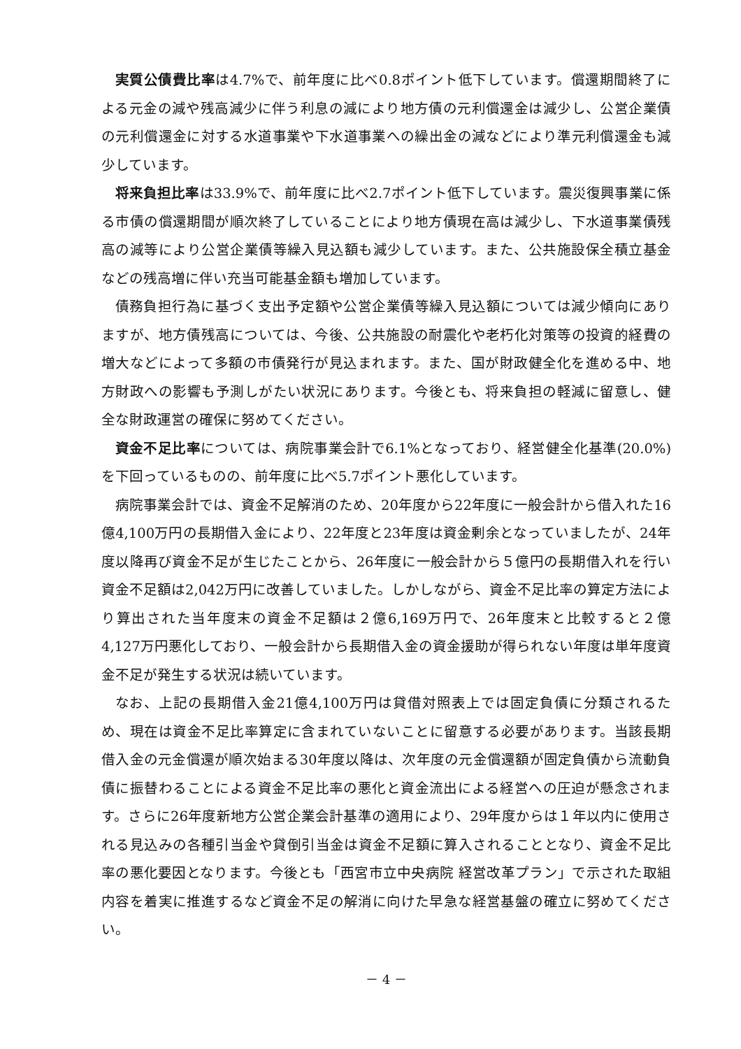実質公債費比率は4.7%で、前年度に比べ0.8ポイント低下しています。償還期間終了による元金の減や残高減少に伴う利息の減により地方債の元利償還金は減少し、公営企業債の元利償還金に対する水道事業や下水道事業への繰出金の減などにより準元利償還金も減少しています。
将来負担比率は33.9%で、前年度に比べ2.7ポイント低下しています。震災復興事業に係る市債の償還期間が順次終了していることにより地方債現在高は減少し、下水道事業債残高の減等により公営企業債等繰入見込額も減少しています。また、公共施設保全積立基金などの残高増に伴い充当可能基金額も増加しています。
債務負担行為に基づく支出予定額や公営企業債等繰入見込額については減少傾向にありますが、地方債残高については、今後、公共施設の耐震化や老朽化対策等の投資的経費の増大などによって多額の市債発行が見込まれます。また、国が財政健全化を進める中、地方財政への影響も予測しがたい状況にあります。今後とも、将来負担の軽減に留意し、健全な財政運営の確保に努めてください。
資金不足比率については、病院事業会計で6.1%となっており、経営健全化基準(20.0%)を下回っているものの、前年度に比べ5.7ポイント悪化しています。
病院事業会計では、資金不足解消のため、20年度から22年度に一般会計から借入れた16億4,100万円の長期借入金により、22年度と23年度は資金剰余となっていましたが、24年度以降再び資金不足が生じたことから、26年度に一般会計から５億円の長期借入れを行い資金不足額は2,042万円に改善していました。しかしながら、資金不足比率の算定方法により算出された当年度末の資金不足額は２億6,169万円で、26年度末と比較すると２億4,127万円悪化しており、一般会計から長期借入金の資金援助が得られない年度は単年度資金不足が発生する状況は続いています。
なお、上記の長期借入金21億4,100万円は貸借対照表上では固定負債に分類されるため、現在は資金不足比率算定に含まれていないことに留意する必要があります。当該長期借入金の元金償還が順次始まる30年度以降は、次年度の元金償還額が固定負債から流動負債に振替わることによる資金不足比率の悪化と資金流出による経営への圧迫が懸念されます。さらに26年度新地方公営企業会計基準の適用により、29年度からは１年以内に使用される見込みの各種引当金や貸倒引当金は資金不足額に算入されることとなり、資金不足比率の悪化要因となります。今後とも「西宮市立中央病院 経営改革プラン」で示された取組内容を着実に推進するなど資金不足の解消に向けた早急な経営基盤の確立に努めてください。
－ 4 －